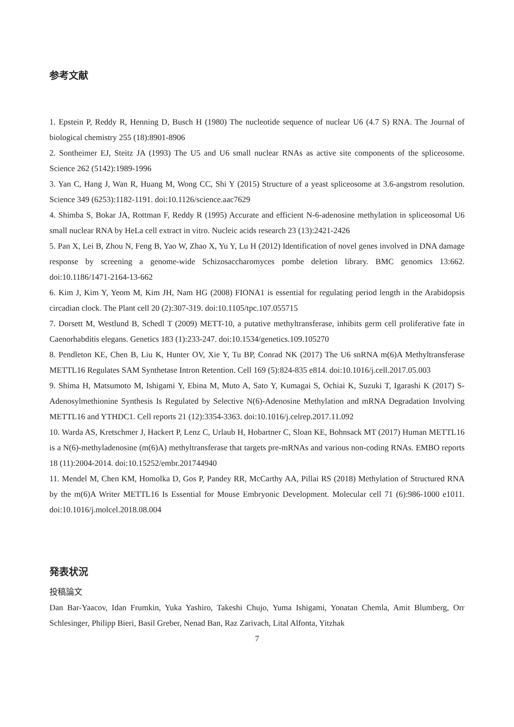参考文献
1. Epstein P, Reddy R, Henning D, Busch H (1980) The nucleotide sequence of nuclear U6 (4.7 S) RNA. The Journal of biological chemistry 255 (18):8901-8906
2. Sontheimer EJ, Steitz JA (1993) The U5 and U6 small nuclear RNAs as active site components of the spliceosome. Science 262 (5142):1989-1996
3. Yan C, Hang J, Wan R, Huang M, Wong CC, Shi Y (2015) Structure of a yeast spliceosome at 3.6-angstrom resolution. Science 349 (6253):1182-1191. doi:10.1126/science.aac7629
4. Shimba S, Bokar JA, Rottman F, Reddy R (1995) Accurate and efficient N-6-adenosine methylation in spliceosomal U6 small nuclear RNA by HeLa cell extract in vitro. Nucleic acids research 23 (13):2421-2426
5. Pan X, Lei B, Zhou N, Feng B, Yao W, Zhao X, Yu Y, Lu H (2012) Identification of novel genes involved in DNA damage response by screening a genome-wide Schizosaccharomyces pombe deletion library. BMC genomics 13:662. doi:10.1186/1471-2164-13-662
6. Kim J, Kim Y, Yeom M, Kim JH, Nam HG (2008) FIONA1 is essential for regulating period length in the Arabidopsis circadian clock. The Plant cell 20 (2):307-319. doi:10.1105/tpc.107.055715
7. Dorsett M, Westlund B, Schedl T (2009) METT-10, a putative methyltransferase, inhibits germ cell proliferative fate in Caenorhabditis elegans. Genetics 183 (1):233-247. doi:10.1534/genetics.109.105270
8. Pendleton KE, Chen B, Liu K, Hunter OV, Xie Y, Tu BP, Conrad NK (2017) The U6 snRNA m(6)A Methyltransferase METTL16 Regulates SAM Synthetase Intron Retention. Cell 169 (5):824-835 e814. doi:10.1016/j.cell.2017.05.003
9. Shima H, Matsumoto M, Ishigami Y, Ebina M, Muto A, Sato Y, Kumagai S, Ochiai K, Suzuki T, Igarashi K (2017) S-Adenosylmethionine Synthesis Is Regulated by Selective N(6)-Adenosine Methylation and mRNA Degradation Involving METTL16 and YTHDC1. Cell reports 21 (12):3354-3363. doi:10.1016/j.celrep.2017.11.092
10. Warda AS, Kretschmer J, Hackert P, Lenz C, Urlaub H, Hobartner C, Sloan KE, Bohnsack MT (2017) Human METTL16 is a N(6)-methyladenosine (m(6)A) methyltransferase that targets pre-mRNAs and various non-coding RNAs. EMBO reports 18 (11):2004-2014. doi:10.15252/embr.201744940
11. Mendel M, Chen KM, Homolka D, Gos P, Pandey RR, McCarthy AA, Pillai RS (2018) Methylation of Structured RNA by the m(6)A Writer METTL16 Is Essential for Mouse Embryonic Development. Molecular cell 71 (6):986-1000 e1011. doi:10.1016/j.molcel.2018.08.004
発表状況
投稿論文
Dan Bar-Yaacov, Idan Frumkin, Yuka Yashiro, Takeshi Chujo, Yuma Ishigami, Yonatan Chemla, Amit Blumberg, Orr Schlesinger, Philipp Bieri, Basil Greber, Nenad Ban, Raz Zarivach, Lital Alfonta, Yitzhak
7